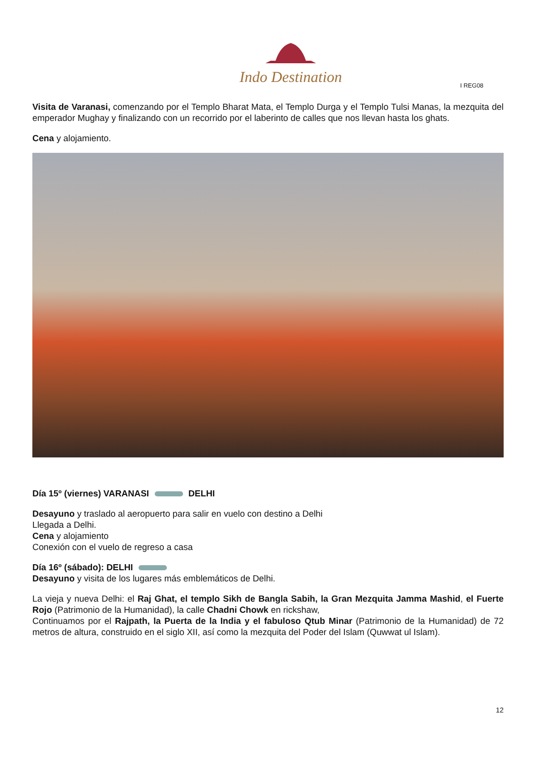Indo Destination
I REG08
Visita de Varanasi, comenzando por el Templo Bharat Mata, el Templo Durga y el Templo Tulsi Manas, la mezquita del emperador Mughay y finalizando con un recorrido por el laberinto de calles que nos llevan hasta los ghats.
Cena y alojamiento.
Día 15º (viernes) VARANASI DELHI
Desayuno y traslado al aeropuerto para salir en vuelo con destino a Delhi
Llegada a Delhi.
Cena y alojamiento
Conexión con el vuelo de regreso a casa
Día 16º (sábado): DELHI
Desayuno y visita de los lugares más emblemáticos de Delhi.
La vieja y nueva Delhi: el Raj Ghat, el templo Sikh de Bangla Sabih, la Gran Mezquita Jamma Mashid, el Fuerte Rojo (Patrimonio de la Humanidad), la calle Chadni Chowk en rickshaw,
Continuamos por el Rajpath, la Puerta de la India y el fabuloso Qtub Minar (Patrimonio de la Humanidad) de 72 metros de altura, construido en el siglo XII, así como la mezquita del Poder del Islam (Quwwat ul Islam).
12